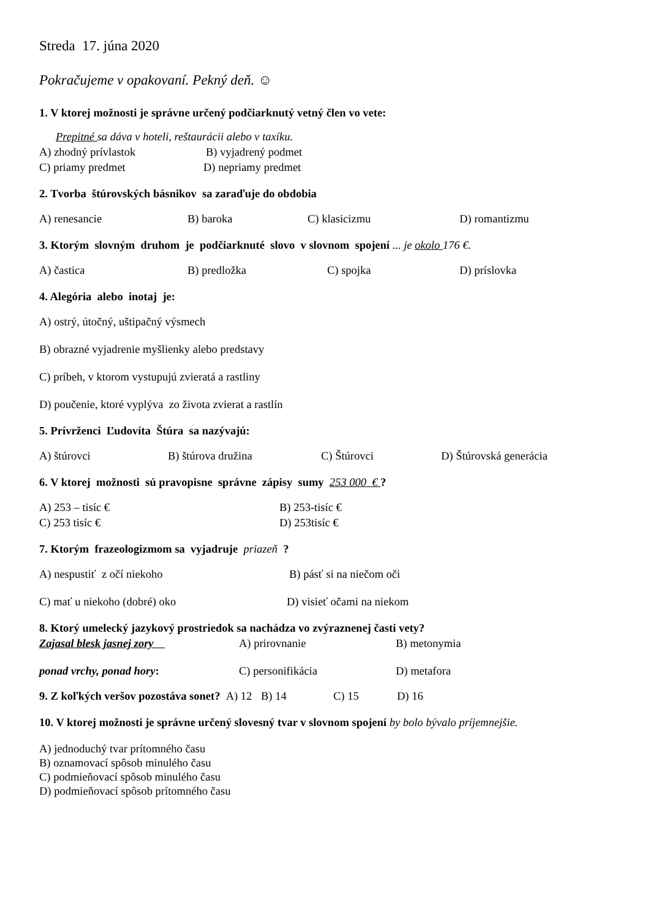Streda 17. júna 2020
Pokračujeme v opakovaní. Pekný deň. ☺
1. V ktorej možnosti je správne určený podčiarknutý vetný člen vo vete:
Prepitné sa dáva v hoteli, reštaurácii alebo v taxíku.
A) zhodný prívlastok B) vyjadrený podmet
C) priamy predmet D) nepriamy predmet
2. Tvorba štúrovských básnikov sa zaraďuje do obdobia
A) renesancie B) baroka C) klasicizmu D) romantizmu
3. Ktorým slovným druhom je podčiarknuté slovo v slovnom spojení ... je okolo 176 €.
A) častica B) predložka C) spojka D) príslovka
4. Alegória alebo inotaj je:
A) ostrý, útočný, uštipačný výsmech
B) obrazné vyjadrenie myšlienky alebo predstavy
C) príbeh, v ktorom vystupujú zvieratá a rastliny
D) poučenie, ktoré vyplýva zo života zvierat a rastlín
5. Prívrženci Ľudovíta Štúra sa nazývajú:
A) štúrovci B) štúrova družina C) Štúrovci D) Štúrovská generácia
6. V ktorej možnosti sú pravopisne správne zápisy sumy 253 000 € ?
A) 253 – tisíc € B) 253-tisíc €
C) 253 tisíc € D) 253tisíc €
7. Ktorým frazeologizmom sa vyjadruje priazeň ?
A) nespustiť z očí niekoho B) pásť si na niečom oči
C) mať u niekoho (dobré) oko D) visieť očami na niekom
8. Ktorý umelecký jazykový prostriedok sa nachádza vo zvýraznenej časti vety?
Zajasal blesk jasnej zory A) prirovnanie B) metonymia
ponad vrchy, ponad hory: C) personifikácia D) metafora
9. Z koľkých veršov pozostáva sonet? A) 12 B) 14 C) 15 D) 16
10. V ktorej možnosti je správne určený slovesný tvar v slovnom spojení by bolo býval​o príjemnejšie.
A) jednoduchý tvar prítomného času
B) oznamovací spôsob minulého času
C) podmieňovací spôsob minulého času
D) podmieňovací spôsob prítomného času